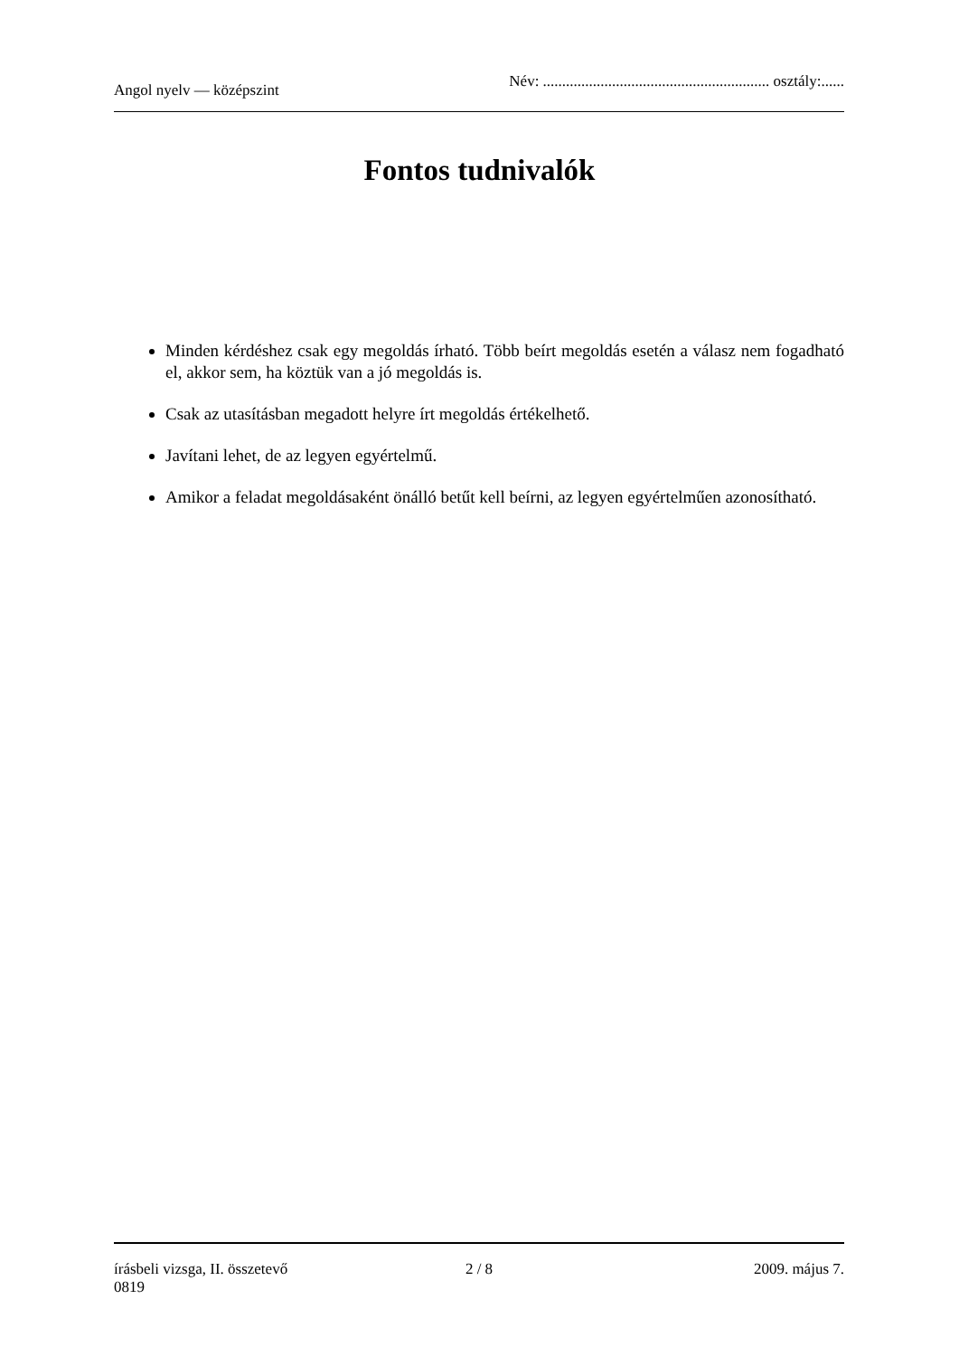Angol nyelv — középszint
Név: ........................................................... osztály:......
Fontos tudnivalók
Minden kérdéshez csak egy megoldás írható. Több beírt megoldás esetén a válasz nem fogadható el, akkor sem, ha köztük van a jó megoldás is.
Csak az utasításban megadott helyre írt megoldás értékelhető.
Javítani lehet, de az legyen egyértelmű.
Amikor a feladat megoldásaként önálló betűt kell beírni, az legyen egyértelműen azonosítható.
írásbeli vizsga, II. összetevő 2 / 8 2009. május 7.
0819